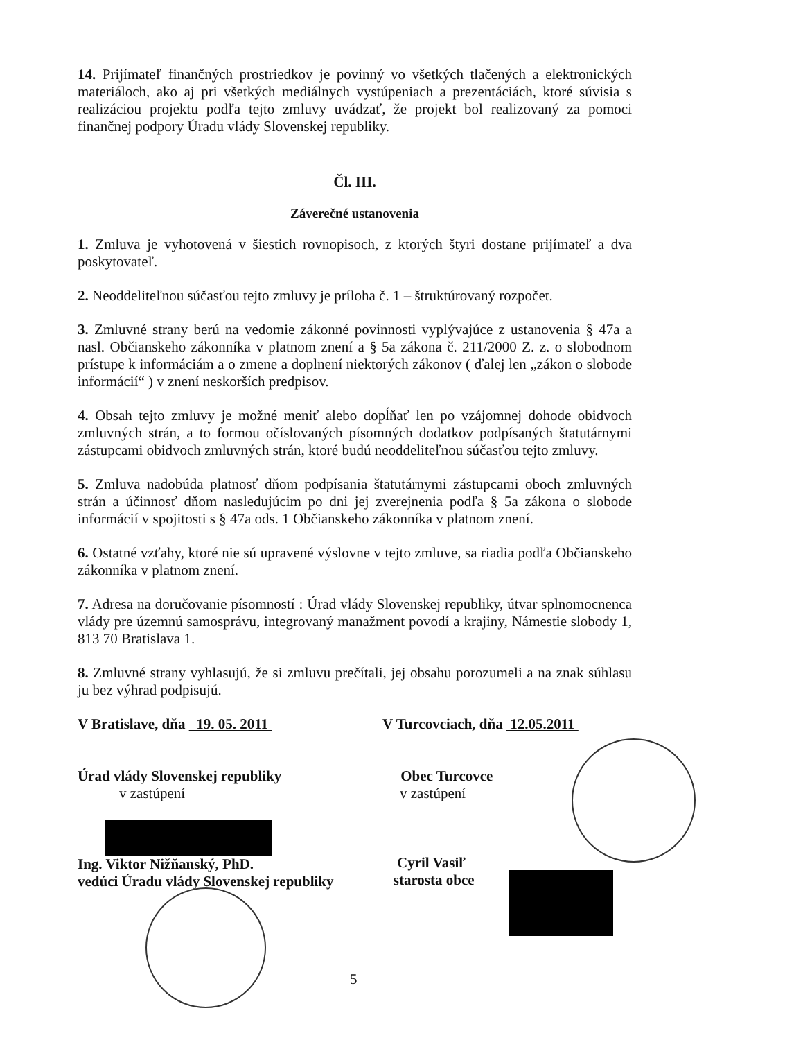14. Prijímateľ finančných prostriedkov je povinný vo všetkých tlačených a elektronických materiáloch, ako aj pri všetkých mediálnych vystúpeniach a prezentáciách, ktoré súvisia s realizáciou projektu podľa tejto zmluvy uvádzať, že projekt bol realizovaný za pomoci finančnej podpory Úradu vlády Slovenskej republiky.
Čl. III.
Záverečné ustanovenia
1. Zmluva je vyhotovená v šiestich rovnopisoch, z ktorých štyri dostane prijímateľ a dva poskytovateľ.
2. Neoddeliteľnou súčasťou tejto zmluvy je príloha č. 1 – štruktúrovaný rozpočet.
3. Zmluvné strany berú na vedomie zákonné povinnosti vyplývajúce z ustanovenia § 47a a nasl. Občianskeho zákonníka v platnom znení a § 5a zákona č. 211/2000 Z. z. o slobodnom prístupe k informáciám a o zmene a doplnení niektorých zákonov ( ďalej len „zákon o slobode informácií“ ) v znení neskorších predpisov.
4. Obsah tejto zmluvy je možné meniť alebo dopĺňať len po vzájomnej dohode obidvoch zmluvných strán, a to formou očíslovaných písomných dodatkov podpísaných štatutárnymi zástupcami obidvoch zmluvných strán, ktoré budú neoddeliteľnou súčasťou tejto zmluvy.
5. Zmluva nadobúda platnosť dňom podpísania štatutárnymi zástupcami oboch zmluvných strán a účinnosť dňom nasledujúcim po dni jej zverejnenia podľa § 5a zákona o slobode informácií v spojitosti s § 47a ods. 1 Občianskeho zákonníka v platnom znení.
6. Ostatné vzťahy, ktoré nie sú upravené výslovne v tejto zmluve, sa riadia podľa Občianskeho zákonníka v platnom znení.
7. Adresa na doručovanie písomností : Úrad vlády Slovenskej republiky, útvar splnomocnenca vlády pre územnú samosprávu, integrovaný manažment povodí a krajiny, Námestie slobody 1, 813 70 Bratislava 1.
8. Zmluvné strany vyhlasujú, že si zmluvu prečítali, jej obsahu porozumeli a na znak súhlasu ju bez výhrad podpisujú.
V Bratislave, dňa 19. 05. 2011
Úrad vlády Slovenskej republiky
v zastúpení
Ing. Viktor Nižňanský, PhD.
vedúci Úradu vlády Slovenskej republiky
V Turcovciach, dňa 12.05.2011
Obec Turcovce
v zastúpení
Cyril Vasiľ
starosta obce
5